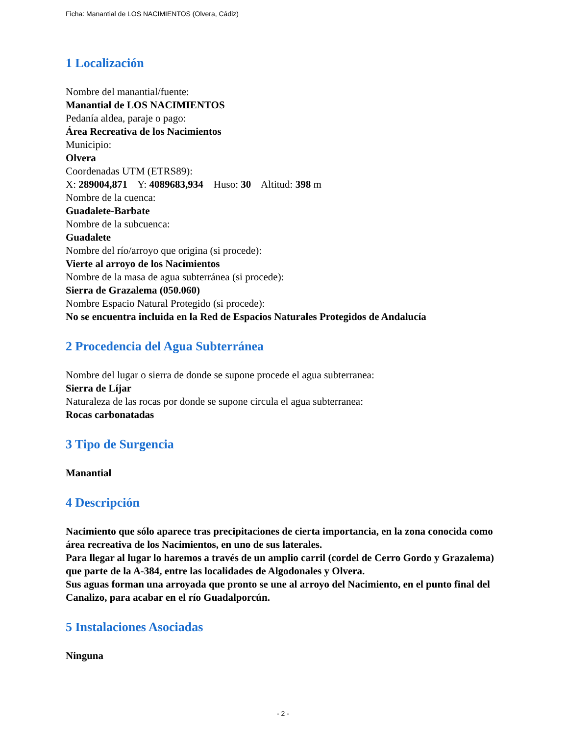Ficha: Manantial de LOS NACIMIENTOS (Olvera, Cádiz)
1 Localización
Nombre del manantial/fuente:
Manantial de LOS NACIMIENTOS
Pedanía aldea, paraje o pago:
Área Recreativa de los Nacimientos
Municipio:
Olvera
Coordenadas UTM (ETRS89):
X: 289004,871 Y: 4089683,934 Huso: 30 Altitud: 398 m
Nombre de la cuenca:
Guadalete-Barbate
Nombre de la subcuenca:
Guadalete
Nombre del río/arroyo que origina (si procede):
Vierte al arroyo de los Nacimientos
Nombre de la masa de agua subterránea (si procede):
Sierra de Grazalema (050.060)
Nombre Espacio Natural Protegido (si procede):
No se encuentra incluida en la Red de Espacios Naturales Protegidos de Andalucía
2 Procedencia del Agua Subterránea
Nombre del lugar o sierra de donde se supone procede el agua subterranea:
Sierra de Líjar
Naturaleza de las rocas por donde se supone circula el agua subterranea:
Rocas carbonatadas
3 Tipo de Surgencia
Manantial
4 Descripción
Nacimiento que sólo aparece tras precipitaciones de cierta importancia, en la zona conocida como área recreativa de los Nacimientos, en uno de sus laterales.
Para llegar al lugar lo haremos a través de un amplio carril (cordel de Cerro Gordo y Grazalema) que parte de la A-384, entre las localidades de Algodonales y Olvera.
Sus aguas forman una arroyada que pronto se une al arroyo del Nacimiento, en el punto final del Canalizo, para acabar en el río Guadalporcún.
5 Instalaciones Asociadas
Ninguna
- 2 -